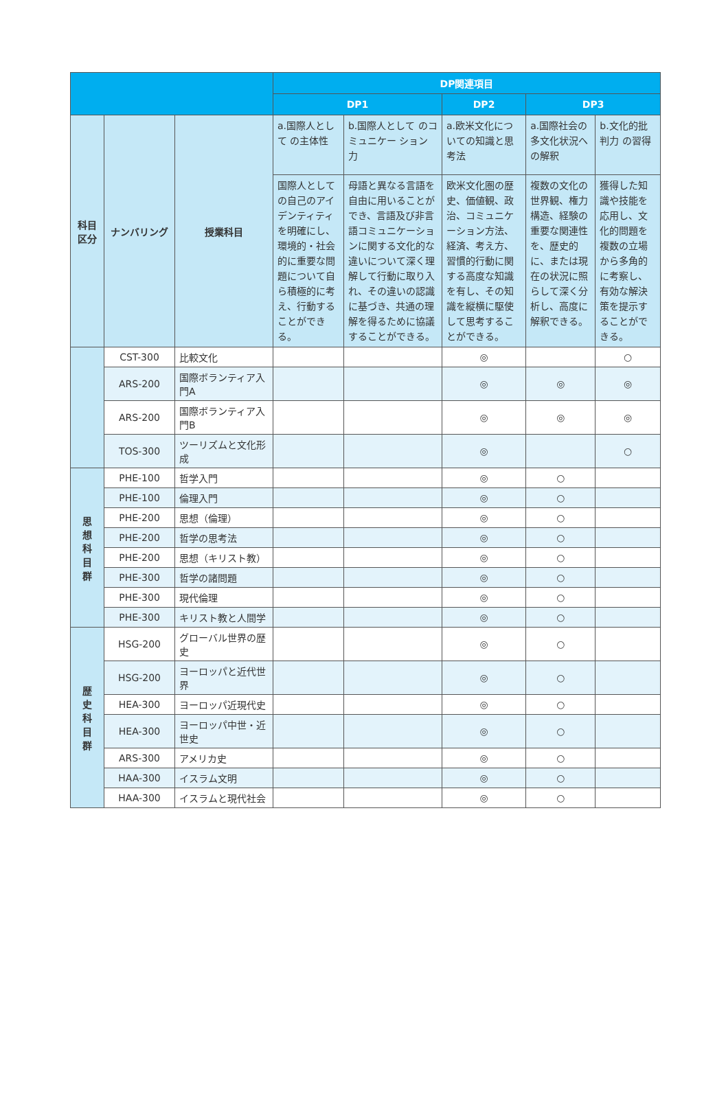| | | | DP関連項目 | | | | |
| --- | --- | --- | --- | --- | --- | --- | --- |
| | | | DP1 | | DP2 | DP3 | |
| 科目 区分 | ナンバリング | 授業科目 | a.国際人として の主体性 | b.国際人として のコミュニケー ション力 | a.欧米文化につ いての知識と思 考法 | a.国際社会の 多文化状況へ の解釈 | b.文化的批判力 の習得 |
| | | | 国際人としての自己のアイデンティティを明確にし、環境的・社会的に重要な問題について自ら積極的に考え、行動することができる。 | 母語と異なる言語を自由に用いることができ、言語及び非言語コミュニケーションに関する文化的な違いについて深く理解して行動に取り入れ、その違いの認識に基づき、共通の理解を得るために協議することができる。 | 欧米文化圏の歴史、価値観、政治、コミュニケーション方法、経済、考え方、習慣的行動に関する高度な知識を有し、その知識を縦横に駆使して思考することができる。 | 複数の文化の世界観、権力構造、経験の重要な関連性を、歴史的に、または現在の状況に照らして深く分析し、高度に解釈できる。 | 獲得した知識や技能を応用し、文化的問題を複数の立場から多角的に考察し、有効な解決策を提示することができる。 |
| | CST-300 | 比較文化 | | | ◎ | | ○ |
| | ARS-200 | 国際ボランティア入門A | | | ◎ | ◎ | ◎ |
| | ARS-200 | 国際ボランティア入門B | | | ◎ | ◎ | ◎ |
| | TOS-300 | ツーリズムと文化形成 | | | ◎ | | ○ |
| 思 想 科 目 群 | PHE-100 | 哲学入門 | | | ◎ | ○ | |
| | PHE-100 | 倫理入門 | | | ◎ | ○ | |
| | PHE-200 | 思想（倫理） | | | ◎ | ○ | |
| | PHE-200 | 哲学の思考法 | | | ◎ | ○ | |
| | PHE-200 | 思想（キリスト教） | | | ◎ | ○ | |
| | PHE-300 | 哲学の諸問題 | | | ◎ | ○ | |
| | PHE-300 | 現代倫理 | | | ◎ | ○ | |
| | PHE-300 | キリスト教と人間学 | | | ◎ | ○ | |
| 歴 史 科 目 群 | HSG-200 | グローバル世界の歴史 | | | ◎ | ○ | |
| | HSG-200 | ヨーロッパと近代世界 | | | ◎ | ○ | |
| | HEA-300 | ヨーロッパ近現代史 | | | ◎ | ○ | |
| | HEA-300 | ヨーロッパ中世・近世史 | | | ◎ | ○ | |
| | ARS-300 | アメリカ史 | | | ◎ | ○ | |
| | HAA-300 | イスラム文明 | | | ◎ | ○ | |
| | HAA-300 | イスラムと現代社会 | | | ◎ | ○ | |